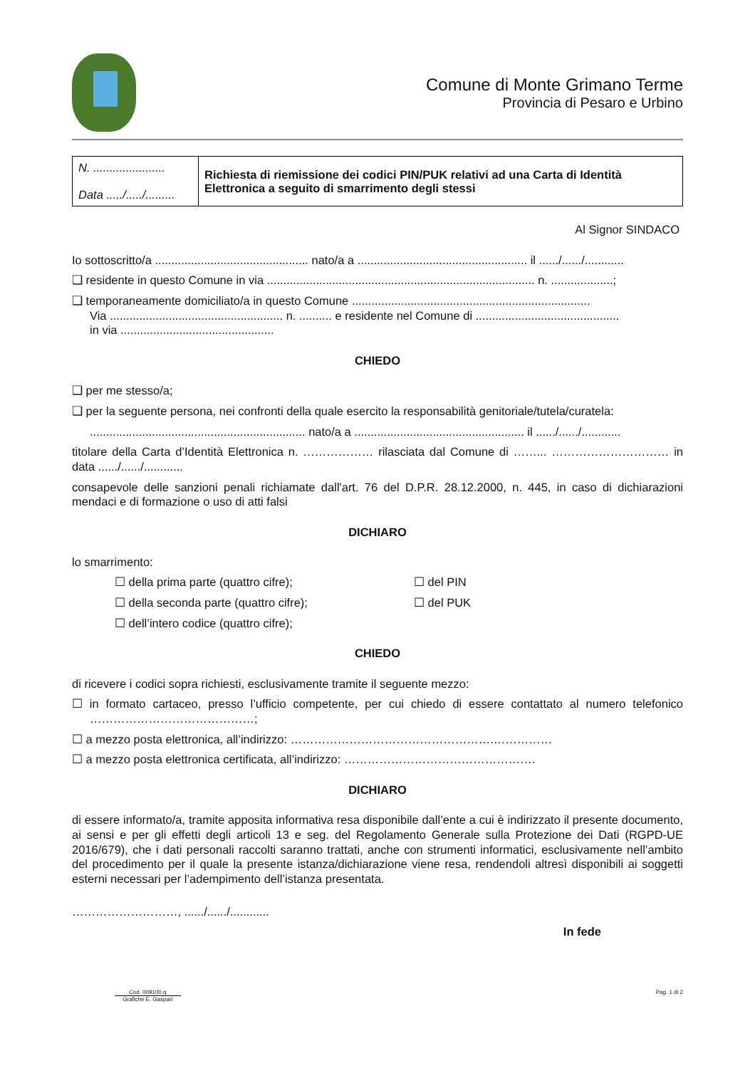Comune di Monte Grimano Terme
Provincia di Pesaro e Urbino
| N. ...................... Data ...../...../......... | Richiesta di riemissione dei codici PIN/PUK relativi ad una Carta di Identità Elettronica a seguito di smarrimento degli stessi |
Al Signor SINDACO
Io sottoscritto/a ............................................... nato/a a .................................................... il ....../....../............
❑ residente in questo Comune in via .................................................................................. n. ...................;
❑ temporaneamente domiciliato/a in questo Comune .........................................................................
Via ..................................................... n. .......... e residente nel Comune di ............................................
in via ...............................................
CHIEDO
❑ per me stesso/a;
❑ per la seguente persona, nei confronti della quale esercito la responsabilità genitoriale/tutela/curatela:
.................................................................. nato/a a .................................................... il ....../....../............
titolare della Carta d’Identità Elettronica n. ……………… rilasciata dal Comune di ……... ………………………… in data ....../....../............
consapevole delle sanzioni penali richiamate dall'art. 76 del D.P.R. 28.12.2000, n. 445, in caso di dichiarazioni mendaci e di formazione o uso di atti falsi
DICHIARO
lo smarrimento:
☐ della prima parte (quattro cifre); ☐ del PIN ☐ della seconda parte (quattro cifre); ☐ del PUK ☐ dell’intero codice (quattro cifre);
CHIEDO
di ricevere i codici sopra richiesti, esclusivamente tramite il seguente mezzo:
☐ in formato cartaceo, presso l’ufficio competente, per cui chiedo di essere contattato al numero telefonico ……………………………………;
☐ a mezzo posta elettronica, all’indirizzo: …………………………………………….……………
☐ a mezzo posta elettronica certificata, all’indirizzo: ………………………………………….
DICHIARO
di essere informato/a, tramite apposita informativa resa disponibile dall’ente a cui è indirizzato il presente documento, ai sensi e per gli effetti degli articoli 13 e seg. del Regolamento Generale sulla Protezione dei Dati (RGPD-UE 2016/679), che i dati personali raccolti saranno trattati, anche con strumenti informatici, esclusivamente nell’ambito del procedimento per il quale la presente istanza/dichiarazione viene resa, rendendoli altresì disponibili ai soggetti esterni necessari per l’adempimento dell’istanza presentata.
………………………, ....../....../............
In fede
Cod. 009100.q
Grafiche E. Gaspari
Pag. 1 di 2